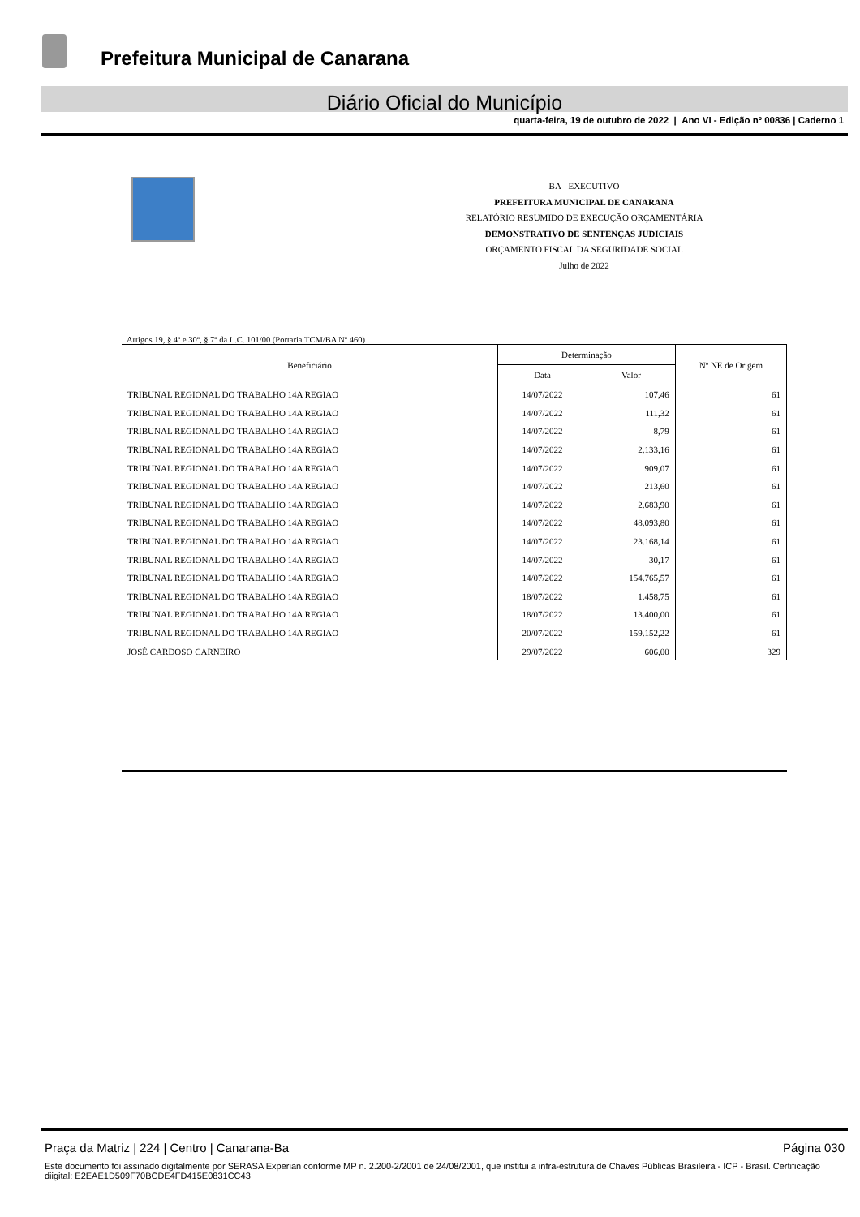Prefeitura Municipal de Canarana
Diário Oficial do Município
quarta-feira, 19 de outubro de 2022 | Ano VI - Edição nº 00836 | Caderno 1
BA - EXECUTIVO
PREFEITURA MUNICIPAL DE CANARANA
RELATÓRIO RESUMIDO DE EXECUÇÃO ORÇAMENTÁRIA
DEMONSTRATIVO DE SENTENÇAS JUDICIAIS
ORÇAMENTO FISCAL DA SEGURIDADE SOCIAL
Julho de 2022
Artigos 19, § 4º e 30º, § 7º da L.C. 101/00 (Portaria TCM/BA Nº 460)
| Beneficiário | Determinação | | Nº NE de Origem |
| --- | --- | --- | --- |
| | Data | Valor | |
| TRIBUNAL REGIONAL DO TRABALHO 14A REGIAO | 14/07/2022 | 107,46 | 61 |
| TRIBUNAL REGIONAL DO TRABALHO 14A REGIAO | 14/07/2022 | 111,32 | 61 |
| TRIBUNAL REGIONAL DO TRABALHO 14A REGIAO | 14/07/2022 | 8,79 | 61 |
| TRIBUNAL REGIONAL DO TRABALHO 14A REGIAO | 14/07/2022 | 2.133,16 | 61 |
| TRIBUNAL REGIONAL DO TRABALHO 14A REGIAO | 14/07/2022 | 909,07 | 61 |
| TRIBUNAL REGIONAL DO TRABALHO 14A REGIAO | 14/07/2022 | 213,60 | 61 |
| TRIBUNAL REGIONAL DO TRABALHO 14A REGIAO | 14/07/2022 | 2.683,90 | 61 |
| TRIBUNAL REGIONAL DO TRABALHO 14A REGIAO | 14/07/2022 | 48.093,80 | 61 |
| TRIBUNAL REGIONAL DO TRABALHO 14A REGIAO | 14/07/2022 | 23.168,14 | 61 |
| TRIBUNAL REGIONAL DO TRABALHO 14A REGIAO | 14/07/2022 | 30,17 | 61 |
| TRIBUNAL REGIONAL DO TRABALHO 14A REGIAO | 14/07/2022 | 154.765,57 | 61 |
| TRIBUNAL REGIONAL DO TRABALHO 14A REGIAO | 18/07/2022 | 1.458,75 | 61 |
| TRIBUNAL REGIONAL DO TRABALHO 14A REGIAO | 18/07/2022 | 13.400,00 | 61 |
| TRIBUNAL REGIONAL DO TRABALHO 14A REGIAO | 20/07/2022 | 159.152,22 | 61 |
| JOSÉ CARDOSO CARNEIRO | 29/07/2022 | 606,00 | 329 |
Praça da Matriz | 224 | Centro | Canarana-Ba Página 030
Este documento foi assinado digitalmente por SERASA Experian conforme MP n. 2.200-2/2001 de 24/08/2001, que institui a infra-estrutura de Chaves Públicas Brasileira - ICP - Brasil. Certificação diigital: E2EAE1D509F70BCDE4FD415E0831CC43